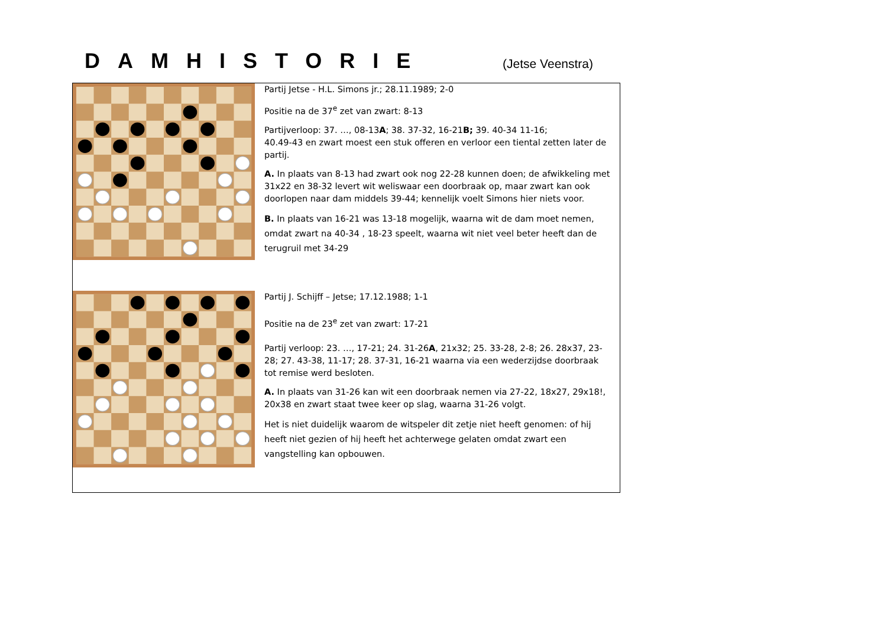DAMHISTORIE
(Jetse Veenstra)
Partij Jetse - H.L. Simons jr.; 28.11.1989; 2-0
Positie na de 37<sup>e</sup> zet van zwart: 8-13
Partijverloop: 37. …, 08-13A; 38. 37-32, 16-21B; 39. 40-34 11-16;
40.49-43 en zwart moest een stuk offeren en verloor een tiental zetten later de partij.
A. In plaats van 8-13 had zwart ook nog 22-28 kunnen doen; de afwikkeling met 31x22 en 38-32 levert wit weliswaar een doorbraak op, maar zwart kan ook doorlopen naar dam middels 39-44; kennelijk voelt Simons hier niets voor.
B. In plaats van 16-21 was 13-18 mogelijk, waarna wit de dam moet nemen, omdat zwart na 40-34 , 18-23 speelt, waarna wit niet veel beter heeft dan de terugruil met 34-29
Partij J. Schijff – Jetse; 17.12.1988; 1-1
Positie na de 23<sup>e</sup> zet van zwart: 17-21
Partij verloop: 23. …, 17-21; 24. 31-26A, 21x32; 25. 33-28, 2-8; 26. 28x37, 23-28; 27. 43-38, 11-17; 28. 37-31, 16-21 waarna via een wederzijdse doorbraak tot remise werd besloten.
A. In plaats van 31-26 kan wit een doorbraak nemen via 27-22, 18x27, 29x18!, 20x38 en zwart staat twee keer op slag, waarna 31-26 volgt.
Het is niet duidelijk waarom de witspeler dit zetje niet heeft genomen: of hij heeft niet gezien of hij heeft het achterwege gelaten omdat zwart een vangstelling kan opbouwen.